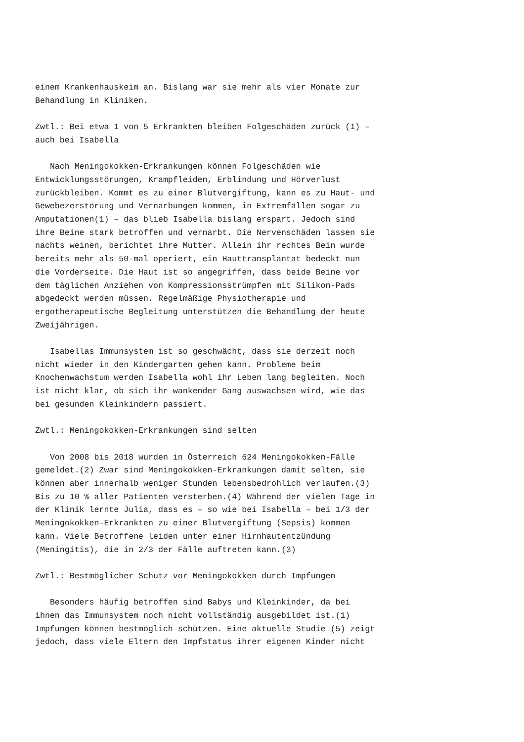einem Krankenhauskeim an. Bislang war sie mehr als vier Monate zur Behandlung in Kliniken.
Zwtl.: Bei etwa 1 von 5 Erkrankten bleiben Folgeschäden zurück (1) – auch bei Isabella
Nach Meningokokken-Erkrankungen können Folgeschäden wie Entwicklungsstörungen, Krampfleiden, Erblindung und Hörverlust zurückbleiben. Kommt es zu einer Blutvergiftung, kann es zu Haut- und Gewebezerstörung und Vernarbungen kommen, in Extremfällen sogar zu Amputationen(1) – das blieb Isabella bislang erspart. Jedoch sind ihre Beine stark betroffen und vernarbt. Die Nervenschäden lassen sie nachts weinen, berichtet ihre Mutter. Allein ihr rechtes Bein wurde bereits mehr als 50-mal operiert, ein Hauttransplantat bedeckt nun die Vorderseite. Die Haut ist so angegriffen, dass beide Beine vor dem täglichen Anziehen von Kompressionsstrümpfen mit Silikon-Pads abgedeckt werden müssen. Regelmäßige Physiotherapie und ergotherapeutische Begleitung unterstützen die Behandlung der heute Zweijährigen.
Isabellas Immunsystem ist so geschwächt, dass sie derzeit noch nicht wieder in den Kindergarten gehen kann. Probleme beim Knochenwachstum werden Isabella wohl ihr Leben lang begleiten. Noch ist nicht klar, ob sich ihr wankender Gang auswachsen wird, wie das bei gesunden Kleinkindern passiert.
Zwtl.: Meningokokken-Erkrankungen sind selten
Von 2008 bis 2018 wurden in Österreich 624 Meningokokken-Fälle gemeldet.(2) Zwar sind Meningokokken-Erkrankungen damit selten, sie können aber innerhalb weniger Stunden lebensbedrohlich verlaufen.(3) Bis zu 10 % aller Patienten versterben.(4) Während der vielen Tage in der Klinik lernte Julia, dass es – so wie bei Isabella – bei 1/3 der Meningokokken-Erkrankten zu einer Blutvergiftung (Sepsis) kommen kann. Viele Betroffene leiden unter einer Hirnhautentzündung (Meningitis), die in 2/3 der Fälle auftreten kann.(3)
Zwtl.: Bestmöglicher Schutz vor Meningokokken durch Impfungen
Besonders häufig betroffen sind Babys und Kleinkinder, da bei ihnen das Immunsystem noch nicht vollständig ausgebildet ist.(1) Impfungen können bestmöglich schützen. Eine aktuelle Studie (5) zeigt jedoch, dass viele Eltern den Impfstatus ihrer eigenen Kinder nicht